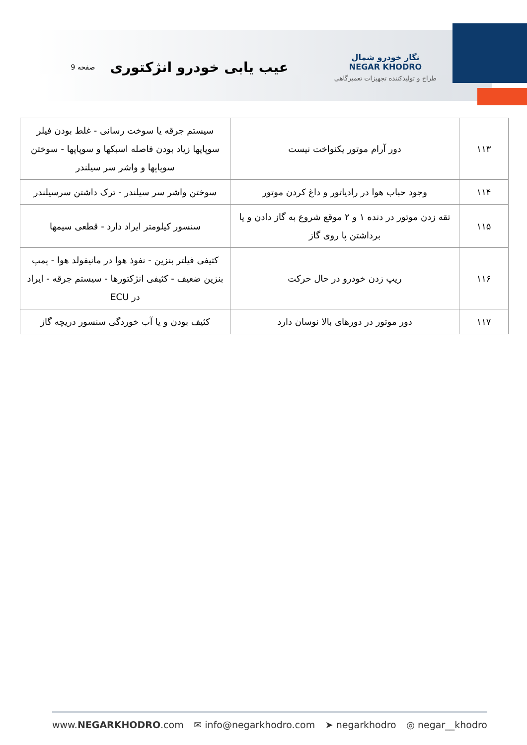نگار خودرو شمال
NEGAR KHODRO
طراح و تولیدکننده تجهیزات تعمیرگاهی
عیب یابی خودرو انژکتوری
صفحه 9
| ۱۱۳ | دور آرام موتور یکنواخت نیست | سیستم جرقه یا سوخت رسانی - غلط بودن فیلر سوپاپها زیاد بودن فاصله اسبکها و سوپاپها - سوختن سوپاپها و واشر سر سیلندر |
| ۱۱۴ | وجود حباب هوا در رادیاتور و داغ کردن موتور | سوختن واشر سر سیلندر - ترک داشتن سرسیلندر |
| ۱۱۵ | تقه زدن موتور در دنده ۱ و ۲ موقع شروع به گاز دادن و یا برداشتن پا روی گاز | سنسور کیلومتر ایراد دارد - قطعی سیمها |
| ۱۱۶ | ریپ زدن خودرو در حال حرکت | کثیفی فیلتر بنزین - نفوذ هوا در مانیفولد هوا - پمپ بنزین ضعیف - کثیفی انژکتورها - سیستم جرقه - ایراد در ECU |
| ۱۱۷ | دور موتور در دورهای بالا نوسان دارد | کثیف بودن و یا آب خوردگی سنسور دریچه گاز |
www.NEGARKHODRO.com ✉ info@negarkhodro.com ➤ negarkhodro ◎ negar__khodro